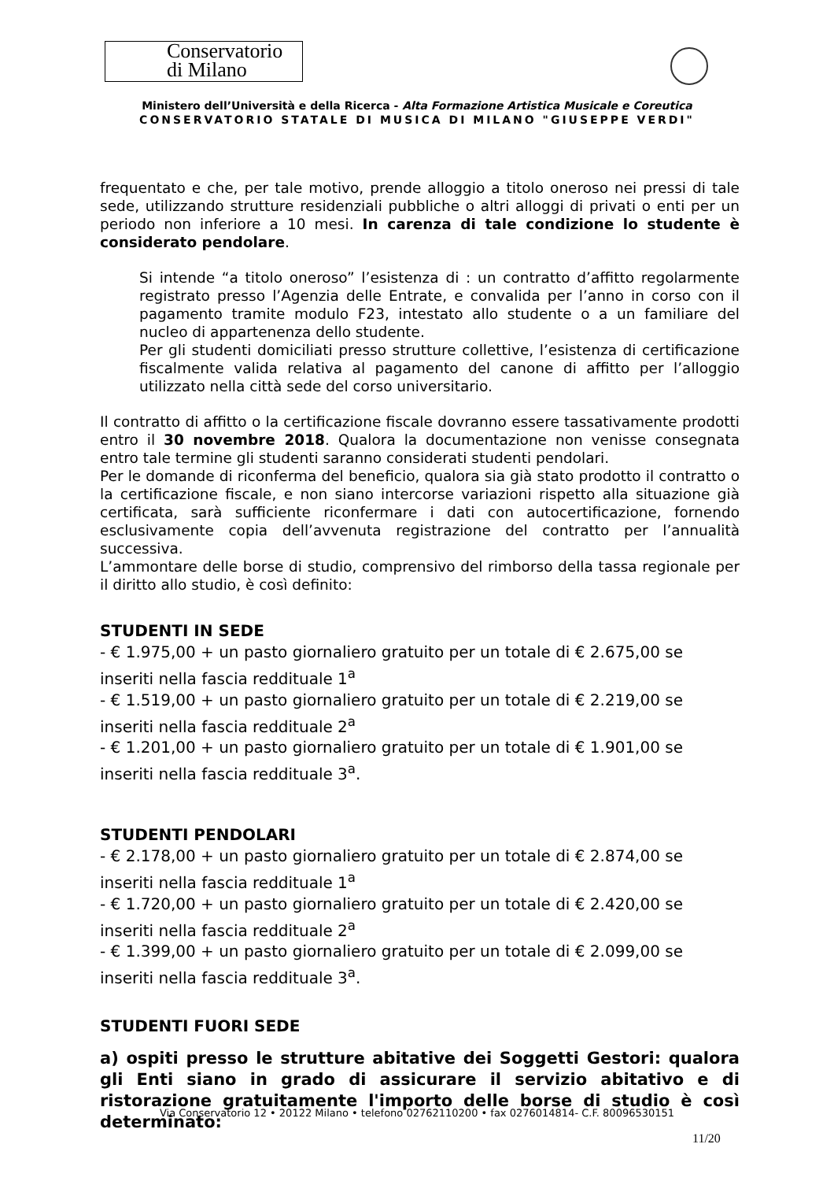Conservatorio
di Milano
Ministero dell’Università e della Ricerca - Alta Formazione Artistica Musicale e Coreutica
CONSERVATORIO STATALE DI MUSICA DI MILANO "GIUSEPPE VERDI"
frequentato e che, per tale motivo, prende alloggio a titolo oneroso nei pressi di tale sede, utilizzando strutture residenziali pubbliche o altri alloggi di privati o enti per un periodo non inferiore a 10 mesi. In carenza di tale condizione lo studente è considerato pendolare.
Si intende “a titolo oneroso” l’esistenza di : un contratto d’affitto regolarmente registrato presso l’Agenzia delle Entrate, e convalida per l’anno in corso con il pagamento tramite modulo F23, intestato allo studente o a un familiare del nucleo di appartenenza dello studente.
Per gli studenti domiciliati presso strutture collettive, l’esistenza di certificazione fiscalmente valida relativa al pagamento del canone di affitto per l’alloggio utilizzato nella città sede del corso universitario.
Il contratto di affitto o la certificazione fiscale dovranno essere tassativamente prodotti entro il 30 novembre 2018. Qualora la documentazione non venisse consegnata entro tale termine gli studenti saranno considerati studenti pendolari.
Per le domande di riconferma del beneficio, qualora sia già stato prodotto il contratto o la certificazione fiscale, e non siano intercorse variazioni rispetto alla situazione già certificata, sarà sufficiente riconfermare i dati con autocertificazione, fornendo esclusivamente copia dell’avvenuta registrazione del contratto per l’annualità successiva.
L’ammontare delle borse di studio, comprensivo del rimborso della tassa regionale per il diritto allo studio, è così definito:
STUDENTI IN SEDE
- € 1.975,00 + un pasto giornaliero gratuito per un totale di € 2.675,00 se inseriti nella fascia reddituale 1<sup>a</sup>
- € 1.519,00 + un pasto giornaliero gratuito per un totale di € 2.219,00 se inseriti nella fascia reddituale 2<sup>a</sup>
- € 1.201,00 + un pasto giornaliero gratuito per un totale di € 1.901,00 se inseriti nella fascia reddituale 3<sup>a</sup>.
STUDENTI PENDOLARI
- € 2.178,00 + un pasto giornaliero gratuito per un totale di € 2.874,00 se inseriti nella fascia reddituale 1<sup>a</sup>
- € 1.720,00 + un pasto giornaliero gratuito per un totale di € 2.420,00 se inseriti nella fascia reddituale 2<sup>a</sup>
- € 1.399,00 + un pasto giornaliero gratuito per un totale di € 2.099,00 se inseriti nella fascia reddituale 3<sup>a</sup>.
STUDENTI FUORI SEDE
a) ospiti presso le strutture abitative dei Soggetti Gestori: qualora gli Enti siano in grado di assicurare il servizio abitativo e di ristorazione gratuitamente l'importo delle borse di studio è così determinato:
Via Conservatorio 12 • 20122 Milano • telefono 02762110200 • fax 0276014814- C.F. 80096530151
11/20